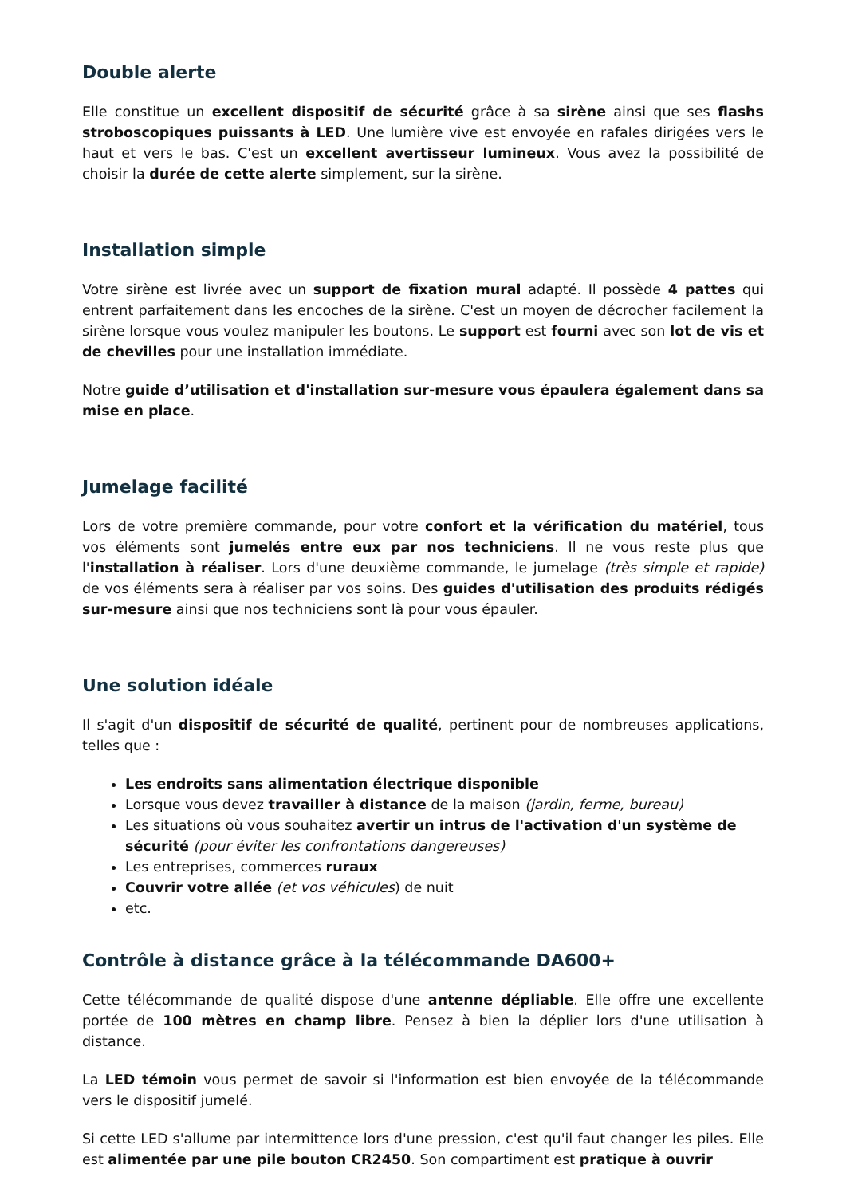Double alerte
Elle constitue un excellent dispositif de sécurité grâce à sa sirène ainsi que ses flashs stroboscopiques puissants à LED. Une lumière vive est envoyée en rafales dirigées vers le haut et vers le bas. C'est un excellent avertisseur lumineux. Vous avez la possibilité de choisir la durée de cette alerte simplement, sur la sirène.
Installation simple
Votre sirène est livrée avec un support de fixation mural adapté. Il possède 4 pattes qui entrent parfaitement dans les encoches de la sirène. C'est un moyen de décrocher facilement la sirène lorsque vous voulez manipuler les boutons. Le support est fourni avec son lot de vis et de chevilles pour une installation immédiate.
Notre guide d’utilisation et d'installation sur-mesure vous épaulera également dans sa mise en place.
Jumelage facilité
Lors de votre première commande, pour votre confort et la vérification du matériel, tous vos éléments sont jumelés entre eux par nos techniciens. Il ne vous reste plus que l'installation à réaliser. Lors d'une deuxième commande, le jumelage (très simple et rapide) de vos éléments sera à réaliser par vos soins. Des guides d'utilisation des produits rédigés sur-mesure ainsi que nos techniciens sont là pour vous épauler.
Une solution idéale
Il s'agit d'un dispositif de sécurité de qualité, pertinent pour de nombreuses applications, telles que :
Les endroits sans alimentation électrique disponible
Lorsque vous devez travailler à distance de la maison (jardin, ferme, bureau)
Les situations où vous souhaitez avertir un intrus de l'activation d'un système de sécurité (pour éviter les confrontations dangereuses)
Les entreprises, commerces ruraux
Couvrir votre allée (et vos véhicules) de nuit
etc.
Contrôle à distance grâce à la télécommande DA600+
Cette télécommande de qualité dispose d'une antenne dépliable. Elle offre une excellente portée de 100 mètres en champ libre. Pensez à bien la déplier lors d'une utilisation à distance.
La LED témoin vous permet de savoir si l'information est bien envoyée de la télécommande vers le dispositif jumelé.
Si cette LED s'allume par intermittence lors d'une pression, c'est qu'il faut changer les piles. Elle est alimentée par une pile bouton CR2450. Son compartiment est pratique à ouvrir